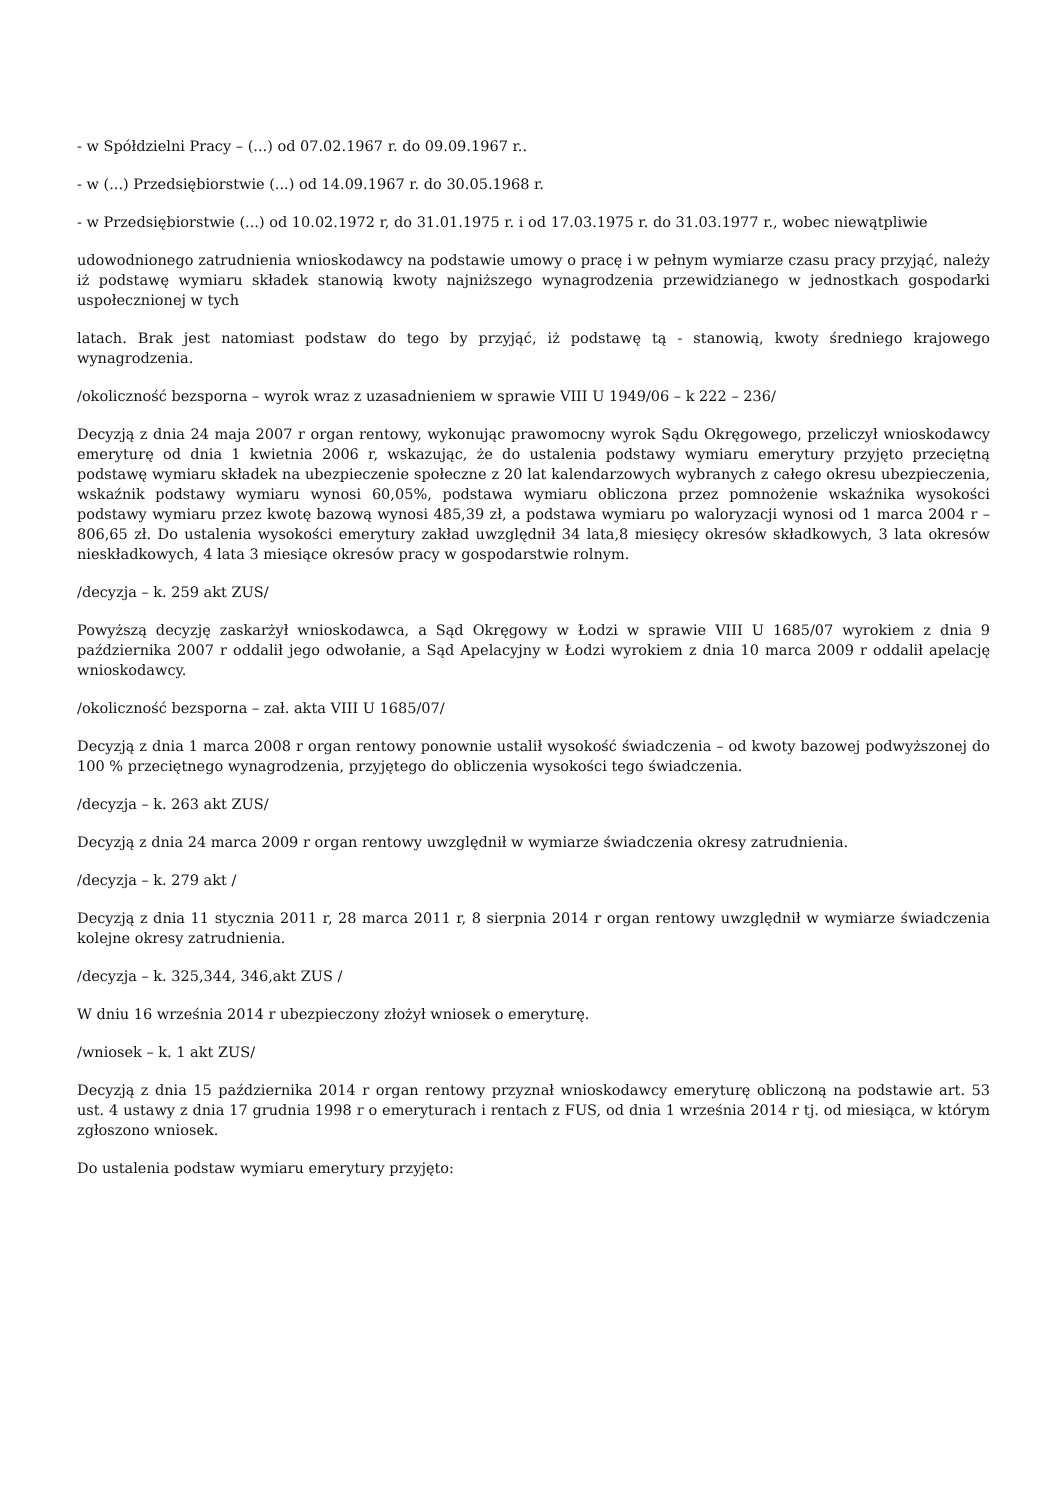- w Spółdzielni Pracy – (...) od 07.02.1967 r. do 09.09.1967 r..
- w (...) Przedsiębiorstwie (...) od 14.09.1967 r. do 30.05.1968 r.
- w Przedsiębiorstwie (...) od 10.02.1972 r, do 31.01.1975 r. i od 17.03.1975 r. do 31.03.1977 r., wobec niewątpliwie
udowodnionego zatrudnienia wnioskodawcy na podstawie umowy o pracę i w pełnym wymiarze czasu pracy przyjąć, należy iż podstawę wymiaru składek stanowią kwoty najniższego wynagrodzenia przewidzianego w jednostkach gospodarki uspołecznionej w tych
latach. Brak jest natomiast podstaw do tego by przyjąć, iż podstawę tą - stanowią, kwoty średniego krajowego wynagrodzenia.
/okoliczność bezsporna – wyrok wraz z uzasadnieniem w sprawie VIII U 1949/06 – k 222 – 236/
Decyzją z dnia 24 maja 2007 r organ rentowy, wykonując prawomocny wyrok Sądu Okręgowego, przeliczył wnioskodawcy emeryturę od dnia 1 kwietnia 2006 r, wskazując, że do ustalenia podstawy wymiaru emerytury przyjęto przeciętną podstawę wymiaru składek na ubezpieczenie społeczne z 20 lat kalendarzowych wybranych z całego okresu ubezpieczenia, wskaźnik podstawy wymiaru wynosi 60,05%, podstawa wymiaru obliczona przez pomnożenie wskaźnika wysokości podstawy wymiaru przez kwotę bazową wynosi 485,39 zł, a podstawa wymiaru po waloryzacji wynosi od 1 marca 2004 r – 806,65 zł. Do ustalenia wysokości emerytury zakład uwzględnił 34 lata,8 miesięcy okresów składkowych, 3 lata okresów nieskładkowych, 4 lata 3 miesiące okresów pracy w gospodarstwie rolnym.
/decyzja – k. 259 akt ZUS/
Powyższą decyzję zaskarżył wnioskodawca, a Sąd Okręgowy w Łodzi w sprawie VIII U 1685/07 wyrokiem z dnia 9 października 2007 r oddalił jego odwołanie, a Sąd Apelacyjny w Łodzi wyrokiem z dnia 10 marca 2009 r oddalił apelację wnioskodawcy.
/okoliczność bezsporna – zał. akta VIII U 1685/07/
Decyzją z dnia 1 marca 2008 r organ rentowy ponownie ustalił wysokość świadczenia – od kwoty bazowej podwyższonej do 100 % przeciętnego wynagrodzenia, przyjętego do obliczenia wysokości tego świadczenia.
/decyzja – k. 263 akt ZUS/
Decyzją z dnia 24 marca 2009 r organ rentowy uwzględnił w wymiarze świadczenia okresy zatrudnienia.
/decyzja – k. 279 akt /
Decyzją z dnia 11 stycznia 2011 r, 28 marca 2011 r, 8 sierpnia 2014 r organ rentowy uwzględnił w wymiarze świadczenia kolejne okresy zatrudnienia.
/decyzja – k. 325,344, 346,akt ZUS /
W dniu 16 września 2014 r ubezpieczony złożył wniosek o emeryturę.
/wniosek – k. 1 akt ZUS/
Decyzją z dnia 15 października 2014 r organ rentowy przyznał wnioskodawcy emeryturę obliczoną na podstawie art. 53 ust. 4 ustawy z dnia 17 grudnia 1998 r o emeryturach i rentach z FUS, od dnia 1 września 2014 r tj. od miesiąca, w którym zgłoszono wniosek.
Do ustalenia podstaw wymiaru emerytury przyjęto: